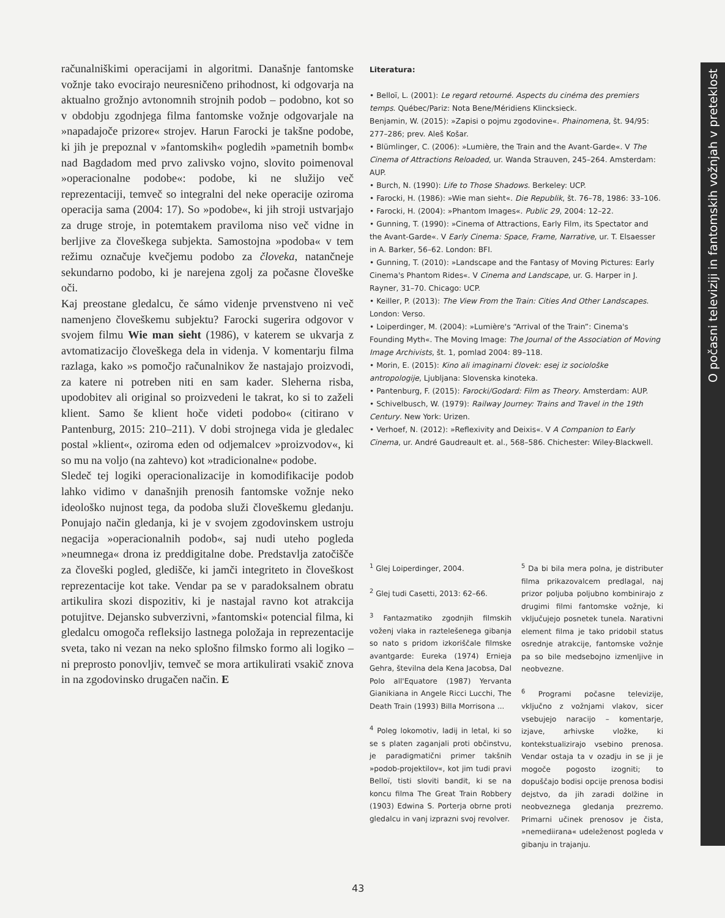računalniškimi operacijami in algoritmi. Današnje fantomske vožnje tako evocirajo neuresničeno prihodnost, ki odgovarja na aktualno grožnjo avtonomnih strojnih podob – podobno, kot so v obdobju zgodnjega filma fantomske vožnje odgovarjale na »napadajoče prizore« strojev. Harun Farocki je takšne podobe, ki jih je prepoznal v »fantomskih« pogledih »pametnih bomb« nad Bagdadom med prvo zalivsko vojno, slovito poimenoval »operacionalne podobe«: podobe, ki ne služijo več reprezentaciji, temveč so integralni del neke operacije oziroma operacija sama (2004: 17). So »podobe«, ki jih stroji ustvarjajo za druge stroje, in potemtakem praviloma niso več vidne in berljive za človeškega subjekta. Samostojna »podoba« v tem režimu označuje kvečjemu podobo za človeka, natančneje sekundarno podobo, ki je narejena zgolj za počasne človeške oči.
Kaj preostane gledalcu, če sámo videnje prvenstveno ni več namenjeno človeškemu subjektu? Farocki sugerira odgovor v svojem filmu Wie man sieht (1986), v katerem se ukvarja z avtomatizacijo človeškega dela in videnja. V komentarju filma razlaga, kako »s pomočjo računalnikov že nastajajo proizvodi, za katere ni potreben niti en sam kader. Sleherna risba, upodobitev ali original so proizvedeni le takrat, ko si to zaželi klient. Samo še klient hoče videti podobo« (citirano v Pantenburg, 2015: 210–211). V dobi strojnega vida je gledalec postal »klient«, oziroma eden od odjemalcev »proizvodov«, ki so mu na voljo (na zahtevo) kot »tradicionalne« podobe.
Sledeč tej logiki operacionalizacije in komodifikacije podob lahko vidimo v današnjih prenosih fantomske vožnje neko ideološko nujnost tega, da podoba služi človeškemu gledanju. Ponujajo način gledanja, ki je v svojem zgodovinskem ustroju negacija »operacionalnih podob«, saj nudi uteho pogleda »neumnega« drona iz preddigitalne dobe. Predstavlja zatočišče za človeški pogled, gledišče, ki jamči integriteto in človeškost reprezentacije kot take. Vendar pa se v paradoksalnem obratu artikulira skozi dispozitiv, ki je nastajal ravno kot atrakcija potujitve. Dejansko subverzivni, »fantomski« potencial filma, ki gledalcu omogoča refleksijo lastnega položaja in reprezentacije sveta, tako ni vezan na neko splošno filmsko formo ali logiko – ni preprosto ponovljiv, temveč se mora artikulirati vsakič znova in na zgodovinsko drugačen način. E
Literatura:
• Belloï, L. (2001): Le regard retourné. Aspects du cinéma des premiers temps. Québec/Pariz: Nota Bene/Méridiens Klincksieck.
Benjamin, W. (2015): »Zapisi o pojmu zgodovine«. Phainomena, št. 94/95: 277–286; prev. Aleš Košar.
• Blümlinger, C. (2006): »Lumière, the Train and the Avant-Garde«. V The Cinema of Attractions Reloaded, ur. Wanda Strauven, 245–264. Amsterdam: AUP.
• Burch, N. (1990): Life to Those Shadows. Berkeley: UCP.
• Farocki, H. (1986): »Wie man sieht«. Die Republik, št. 76–78, 1986: 33–106.
• Farocki, H. (2004): »Phantom Images«. Public 29, 2004: 12–22.
• Gunning, T. (1990): »Cinema of Attractions, Early Film, its Spectator and the Avant-Garde«. V Early Cinema: Space, Frame, Narrative, ur. T. Elsaesser in A. Barker, 56–62. London: BFI.
• Gunning, T. (2010): »Landscape and the Fantasy of Moving Pictures: Early Cinema's Phantom Rides«. V Cinema and Landscape, ur. G. Harper in J. Rayner, 31–70. Chicago: UCP.
• Keiller, P. (2013): The View From the Train: Cities And Other Landscapes. London: Verso.
• Loiperdinger, M. (2004): »Lumière's “Arrival of the Train”: Cinema's Founding Myth«. The Moving Image: The Journal of the Association of Moving Image Archivists, št. 1, pomlad 2004: 89–118.
• Morin, E. (2015): Kino ali imaginarni človek: esej iz sociološke antropologije, Ljubljana: Slovenska kinoteka.
• Pantenburg, F. (2015): Farocki/Godard: Film as Theory. Amsterdam: AUP.
• Schivelbusch, W. (1979): Railway Journey: Trains and Travel in the 19th Century. New York: Urizen.
• Verhoef, N. (2012): »Reflexivity and Deixis«. V A Companion to Early Cinema, ur. André Gaudreault et. al., 568–586. Chichester: Wiley-Blackwell.
<sup>1</sup> Glej Loiperdinger, 2004.
<sup>2</sup> Glej tudi Casetti, 2013: 62–66.
<sup>3</sup> Fantazmatiko zgodnjih filmskih voženj vlaka in raztelešenega gibanja so nato s pridom izkoriščale filmske avantgarde: Eureka (1974) Ernieja Gehra, številna dela Kena Jacobsa, Dal Polo all'Equatore (1987) Yervanta Gianikiana in Angele Ricci Lucchi, The Death Train (1993) Billa Morrisona ...
<sup>4</sup> Poleg lokomotiv, ladij in letal, ki so se s platen zaganjali proti občinstvu, je paradigmatični primer takšnih »podob-projektilov«, kot jim tudi pravi Belloï, tisti sloviti bandit, ki se na koncu filma The Great Train Robbery (1903) Edwina S. Porterja obrne proti gledalcu in vanj izprazni svoj revolver.
<sup>5</sup> Da bi bila mera polna, je distributer filma prikazovalcem predlagal, naj prizor poljuba poljubno kombinirajo z drugimi filmi fantomske vožnje, ki vključujejo posnetek tunela. Narativni element filma je tako pridobil status osrednje atrakcije, fantomske vožnje pa so bile medsebojno izmenljive in neobvezne.
<sup>6</sup> Programi počasne televizije, vključno z vožnjami vlakov, sicer vsebujejo naracijo – komentarje, izjave, arhivske vložke, ki kontekstualizirajo vsebino prenosa. Vendar ostaja ta v ozadju in se ji je mogoče pogosto izogniti; to dopuščajo bodisi opcije prenosa bodisi dejstvo, da jih zaradi dolžine in neobveznega gledanja prezremo. Primarni učinek prenosov je čista, »nemediirana« udeleženost pogleda v gibanju in trajanju.
O počasni televiziji in fantomskih vožnjah v preteklost
43